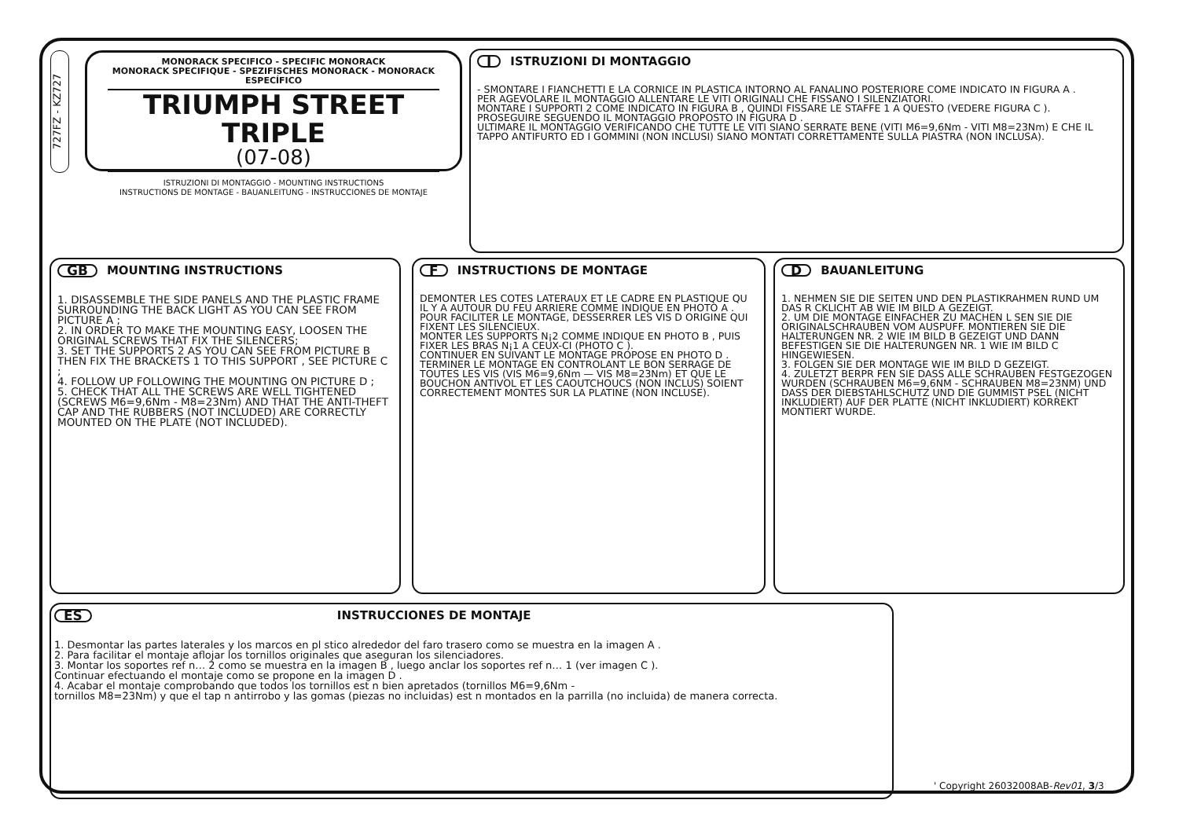727FZ - KZ727
MONORACK SPECIFICO - SPECIFIC MONORACK
MONORACK SPECIFIQUE - SPEZIFISCHES MONORACK - MONORACK ESPECÍFICO
TRIUMPH STREET TRIPLE
(07-08)
ISTRUZIONI DI MONTAGGIO - MOUNTING INSTRUCTIONS
INSTRUCTIONS DE MONTAGE - BAUANLEITUNG - INSTRUCCIONES DE MONTAJE
I ISTRUZIONI DI MONTAGGIO
- SMONTARE I FIANCHETTI E LA CORNICE IN PLASTICA INTORNO AL FANALINO POSTERIORE COME INDICATO IN FIGURA A .
PER AGEVOLARE IL MONTAGGIO ALLENTARE LE VITI ORIGINALI CHE FISSANO I SILENZIATORI.
MONTARE I SUPPORTI 2 COME INDICATO IN FIGURA B , QUINDI FISSARE LE STAFFE 1 A QUESTO (VEDERE FIGURA C ).
PROSEGUIRE SEGUENDO IL MONTAGGIO PROPOSTO IN FIGURA D .
ULTIMARE IL MONTAGGIO VERIFICANDO CHE TUTTE LE VITI SIANO SERRATE BENE (VITI M6=9,6Nm - VITI M8=23Nm) E CHE IL TAPPO ANTIFURTO ED I GOMMINI (NON INCLUSI) SIANO MONTATI CORRETTAMENTE SULLA PIASTRA (NON INCLUSA).
GB MOUNTING INSTRUCTIONS
1. DISASSEMBLE THE SIDE PANELS AND THE PLASTIC FRAME SURROUNDING THE BACK LIGHT AS YOU CAN SEE FROM PICTURE A ;
2. IN ORDER TO MAKE THE MOUNTING EASY, LOOSEN THE ORIGINAL SCREWS THAT FIX THE SILENCERS;
3. SET THE SUPPORTS 2 AS YOU CAN SEE FROM PICTURE B THEN FIX THE BRACKETS 1 TO THIS SUPPORT , SEE PICTURE C ;
4. FOLLOW UP FOLLOWING THE MOUNTING ON PICTURE D ;
5. CHECK THAT ALL THE SCREWS ARE WELL TIGHTENED (SCREWS M6=9,6Nm - M8=23Nm) AND THAT THE ANTI-THEFT CAP AND THE RUBBERS (NOT INCLUDED) ARE CORRECTLY MOUNTED ON THE PLATE (NOT INCLUDED).
F INSTRUCTIONS DE MONTAGE
DEMONTER LES COTES LATERAUX ET LE CADRE EN PLASTIQUE QU IL Y A AUTOUR DU FEU ARRIERE COMME INDIQUE EN PHOTO A .
POUR FACILITER LE MONTAGE, DESSERRER LES VIS D ORIGINE QUI FIXENT LES SILENCIEUX.
MONTER LES SUPPORTS N¡2 COMME INDIQUE EN PHOTO B , PUIS FIXER LES BRAS N¡1 A CEUX-CI (PHOTO C ).
CONTINUER EN SUIVANT LE MONTAGE PROPOSE EN PHOTO D .
TERMINER LE MONTAGE EN CONTROLANT LE BON SERRAGE DE TOUTES LES VIS (VIS M6=9,6Nm — VIS M8=23Nm) ET QUE LE BOUCHON ANTIVOL ET LES CAOUTCHOUCS (NON INCLUS) SOIENT CORRECTEMENT MONTES SUR LA PLATINE (NON INCLUSE).
D BAUANLEITUNG
1. NEHMEN SIE DIE SEITEN UND DEN PLASTIKRAHMEN RUND UM DAS R CKLICHT AB WIE IM BILD A GEZEIGT.
2. UM DIE MONTAGE EINFACHER ZU MACHEN L SEN SIE DIE ORIGINALSCHRAUBEN VOM AUSPUFF. MONTIEREN SIE DIE HALTERUNGEN NR. 2 WIE IM BILD B GEZEIGT UND DANN BEFESTIGEN SIE DIE HALTERUNGEN NR. 1 WIE IM BILD C HINGEWIESEN.
3. FOLGEN SIE DER MONTAGE WIE IM BILD D GEZEIGT.
4. ZULETZT BERPR FEN SIE DASS ALLE SCHRAUBEN FESTGEZOGEN WURDEN (SCHRAUBEN M6=9,6NM - SCHRAUBEN M8=23NM) UND DASS DER DIEBSTAHLSCHUTZ UND DIE GUMMIST PSEL (NICHT INKLUDIERT) AUF DER PLATTE (NICHT INKLUDIERT) KORREKT MONTIERT WURDE.
ES INSTRUCCIONES DE MONTAJE
1. Desmontar las partes laterales y los marcos en pl stico alrededor del faro trasero como se muestra en la imagen A .
2. Para facilitar el montaje aflojar los tornillos originales que aseguran los silenciadores.
3. Montar los soportes ref n… 2 como se muestra en la imagen B , luego anclar los soportes ref n… 1 (ver imagen C ).
Continuar efectuando el montaje como se propone en la imagen D .
4. Acabar el montaje comprobando que todos los tornillos est n bien apretados (tornillos M6=9,6Nm -
tornillos M8=23Nm) y que el tap n antirrobo y las gomas (piezas no incluidas) est n montados en la parrilla (no incluida) de manera correcta.
' Copyright 26032008AB-Rev01, 3/3